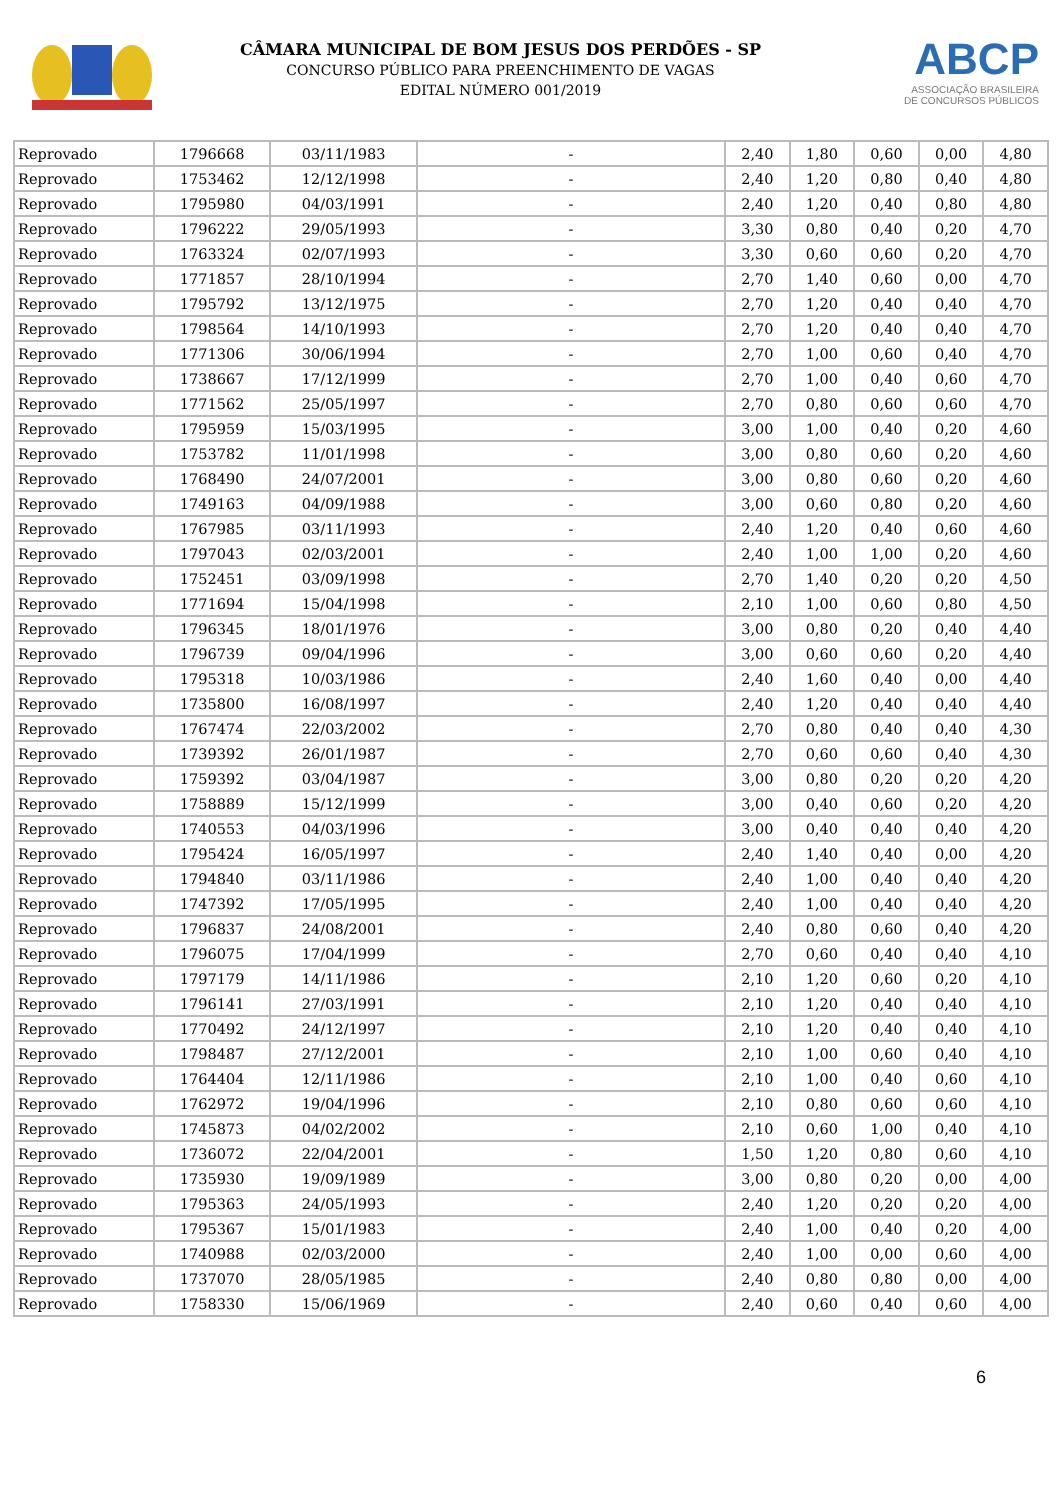CÂMARA MUNICIPAL DE BOM JESUS DOS PERDÕES - SP
CONCURSO PÚBLICO PARA PREENCHIMENTO DE VAGAS
EDITAL NÚMERO 001/2019
ABCP
ASSOCIAÇÃO BRASILEIRA
DE CONCURSOS PÚBLICOS
| Reprovado | 1796668 | 03/11/1983 | - | 2,40 | 1,80 | 0,60 | 0,00 | 4,80 |
| Reprovado | 1753462 | 12/12/1998 | - | 2,40 | 1,20 | 0,80 | 0,40 | 4,80 |
| Reprovado | 1795980 | 04/03/1991 | - | 2,40 | 1,20 | 0,40 | 0,80 | 4,80 |
| Reprovado | 1796222 | 29/05/1993 | - | 3,30 | 0,80 | 0,40 | 0,20 | 4,70 |
| Reprovado | 1763324 | 02/07/1993 | - | 3,30 | 0,60 | 0,60 | 0,20 | 4,70 |
| Reprovado | 1771857 | 28/10/1994 | - | 2,70 | 1,40 | 0,60 | 0,00 | 4,70 |
| Reprovado | 1795792 | 13/12/1975 | - | 2,70 | 1,20 | 0,40 | 0,40 | 4,70 |
| Reprovado | 1798564 | 14/10/1993 | - | 2,70 | 1,20 | 0,40 | 0,40 | 4,70 |
| Reprovado | 1771306 | 30/06/1994 | - | 2,70 | 1,00 | 0,60 | 0,40 | 4,70 |
| Reprovado | 1738667 | 17/12/1999 | - | 2,70 | 1,00 | 0,40 | 0,60 | 4,70 |
| Reprovado | 1771562 | 25/05/1997 | - | 2,70 | 0,80 | 0,60 | 0,60 | 4,70 |
| Reprovado | 1795959 | 15/03/1995 | - | 3,00 | 1,00 | 0,40 | 0,20 | 4,60 |
| Reprovado | 1753782 | 11/01/1998 | - | 3,00 | 0,80 | 0,60 | 0,20 | 4,60 |
| Reprovado | 1768490 | 24/07/2001 | - | 3,00 | 0,80 | 0,60 | 0,20 | 4,60 |
| Reprovado | 1749163 | 04/09/1988 | - | 3,00 | 0,60 | 0,80 | 0,20 | 4,60 |
| Reprovado | 1767985 | 03/11/1993 | - | 2,40 | 1,20 | 0,40 | 0,60 | 4,60 |
| Reprovado | 1797043 | 02/03/2001 | - | 2,40 | 1,00 | 1,00 | 0,20 | 4,60 |
| Reprovado | 1752451 | 03/09/1998 | - | 2,70 | 1,40 | 0,20 | 0,20 | 4,50 |
| Reprovado | 1771694 | 15/04/1998 | - | 2,10 | 1,00 | 0,60 | 0,80 | 4,50 |
| Reprovado | 1796345 | 18/01/1976 | - | 3,00 | 0,80 | 0,20 | 0,40 | 4,40 |
| Reprovado | 1796739 | 09/04/1996 | - | 3,00 | 0,60 | 0,60 | 0,20 | 4,40 |
| Reprovado | 1795318 | 10/03/1986 | - | 2,40 | 1,60 | 0,40 | 0,00 | 4,40 |
| Reprovado | 1735800 | 16/08/1997 | - | 2,40 | 1,20 | 0,40 | 0,40 | 4,40 |
| Reprovado | 1767474 | 22/03/2002 | - | 2,70 | 0,80 | 0,40 | 0,40 | 4,30 |
| Reprovado | 1739392 | 26/01/1987 | - | 2,70 | 0,60 | 0,60 | 0,40 | 4,30 |
| Reprovado | 1759392 | 03/04/1987 | - | 3,00 | 0,80 | 0,20 | 0,20 | 4,20 |
| Reprovado | 1758889 | 15/12/1999 | - | 3,00 | 0,40 | 0,60 | 0,20 | 4,20 |
| Reprovado | 1740553 | 04/03/1996 | - | 3,00 | 0,40 | 0,40 | 0,40 | 4,20 |
| Reprovado | 1795424 | 16/05/1997 | - | 2,40 | 1,40 | 0,40 | 0,00 | 4,20 |
| Reprovado | 1794840 | 03/11/1986 | - | 2,40 | 1,00 | 0,40 | 0,40 | 4,20 |
| Reprovado | 1747392 | 17/05/1995 | - | 2,40 | 1,00 | 0,40 | 0,40 | 4,20 |
| Reprovado | 1796837 | 24/08/2001 | - | 2,40 | 0,80 | 0,60 | 0,40 | 4,20 |
| Reprovado | 1796075 | 17/04/1999 | - | 2,70 | 0,60 | 0,40 | 0,40 | 4,10 |
| Reprovado | 1797179 | 14/11/1986 | - | 2,10 | 1,20 | 0,60 | 0,20 | 4,10 |
| Reprovado | 1796141 | 27/03/1991 | - | 2,10 | 1,20 | 0,40 | 0,40 | 4,10 |
| Reprovado | 1770492 | 24/12/1997 | - | 2,10 | 1,20 | 0,40 | 0,40 | 4,10 |
| Reprovado | 1798487 | 27/12/2001 | - | 2,10 | 1,00 | 0,60 | 0,40 | 4,10 |
| Reprovado | 1764404 | 12/11/1986 | - | 2,10 | 1,00 | 0,40 | 0,60 | 4,10 |
| Reprovado | 1762972 | 19/04/1996 | - | 2,10 | 0,80 | 0,60 | 0,60 | 4,10 |
| Reprovado | 1745873 | 04/02/2002 | - | 2,10 | 0,60 | 1,00 | 0,40 | 4,10 |
| Reprovado | 1736072 | 22/04/2001 | - | 1,50 | 1,20 | 0,80 | 0,60 | 4,10 |
| Reprovado | 1735930 | 19/09/1989 | - | 3,00 | 0,80 | 0,20 | 0,00 | 4,00 |
| Reprovado | 1795363 | 24/05/1993 | - | 2,40 | 1,20 | 0,20 | 0,20 | 4,00 |
| Reprovado | 1795367 | 15/01/1983 | - | 2,40 | 1,00 | 0,40 | 0,20 | 4,00 |
| Reprovado | 1740988 | 02/03/2000 | - | 2,40 | 1,00 | 0,00 | 0,60 | 4,00 |
| Reprovado | 1737070 | 28/05/1985 | - | 2,40 | 0,80 | 0,80 | 0,00 | 4,00 |
| Reprovado | 1758330 | 15/06/1969 | - | 2,40 | 0,60 | 0,40 | 0,60 | 4,00 |
6